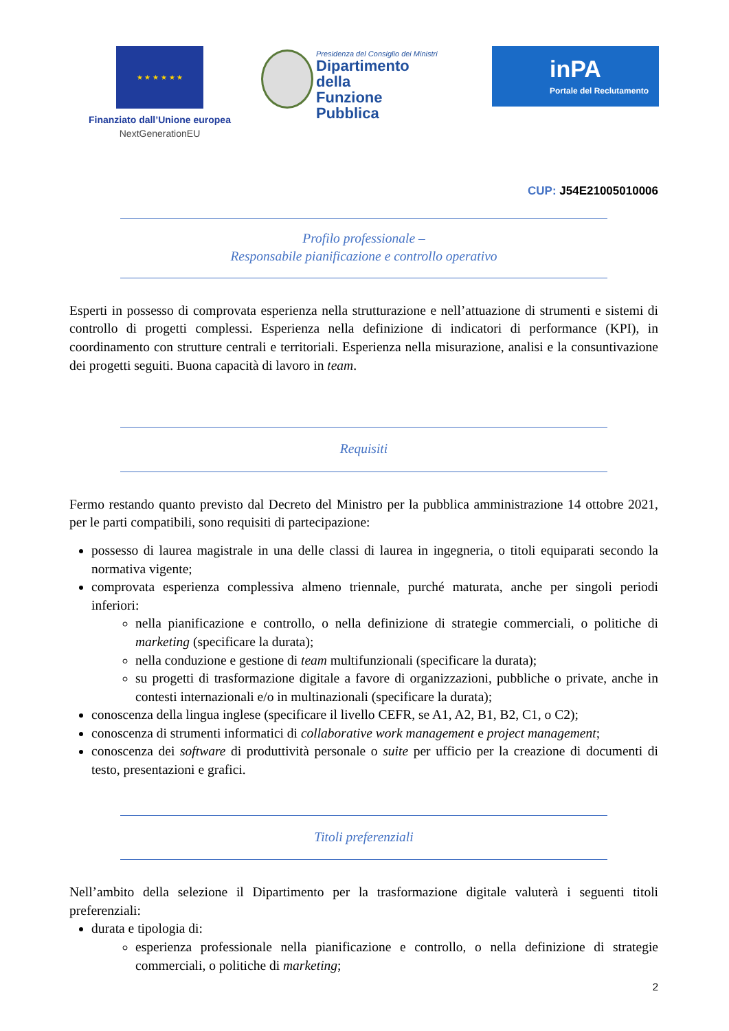★ ★ ★ ★ ★ ★
Finanziato dall’Unione europea
NextGenerationEU
Presidenza del Consiglio dei Ministri
Dipartimento della
Funzione Pubblica
inPA
Portale del Reclutamento
CUP: J54E21005010006
Profilo professionale –
Responsabile pianificazione e controllo operativo
Esperti in possesso di comprovata esperienza nella strutturazione e nell’attuazione di strumenti e sistemi di controllo di progetti complessi. Esperienza nella definizione di indicatori di performance (KPI), in coordinamento con strutture centrali e territoriali. Esperienza nella misurazione, analisi e la consuntivazione dei progetti seguiti. Buona capacità di lavoro in team.
Requisiti
Fermo restando quanto previsto dal Decreto del Ministro per la pubblica amministrazione 14 ottobre 2021, per le parti compatibili, sono requisiti di partecipazione:
possesso di laurea magistrale in una delle classi di laurea in ingegneria, o titoli equiparati secondo la normativa vigente;
comprovata esperienza complessiva almeno triennale, purché maturata, anche per singoli periodi inferiori:
nella pianificazione e controllo, o nella definizione di strategie commerciali, o politiche di marketing (specificare la durata);
nella conduzione e gestione di team multifunzionali (specificare la durata);
su progetti di trasformazione digitale a favore di organizzazioni, pubbliche o private, anche in contesti internazionali e/o in multinazionali (specificare la durata);
conoscenza della lingua inglese (specificare il livello CEFR, se A1, A2, B1, B2, C1, o C2);
conoscenza di strumenti informatici di collaborative work management e project management;
conoscenza dei software di produttività personale o suite per ufficio per la creazione di documenti di testo, presentazioni e grafici.
Titoli preferenziali
Nell’ambito della selezione il Dipartimento per la trasformazione digitale valuterà i seguenti titoli preferenziali:
durata e tipologia di:
esperienza professionale nella pianificazione e controllo, o nella definizione di strategie commerciali, o politiche di marketing;
2